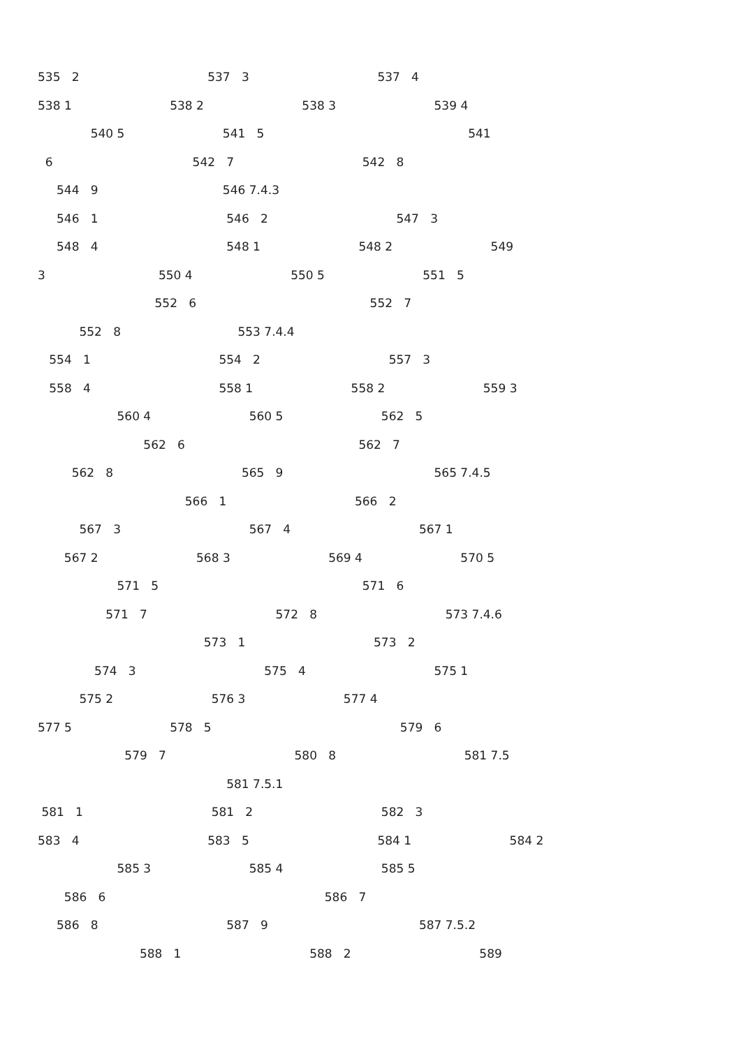535 2 537 3 537 4
538 1 538 2 538 3 539 4
540 5 541 5 541
6 542 7 542 8
544 9 546 7.4.3
546 1 546 2 547 3
548 4 548 1 548 2 549
3 550 4 550 5 551 5
552 6 552 7
552 8 553 7.4.4
554 1 554 2 557 3
558 4 558 1 558 2 559 3
560 4 560 5 562 5
562 6 562 7
562 8 565 9 565 7.4.5
566 1 566 2
567 3 567 4 567 1
567 2 568 3 569 4 570 5
571 5 571 6
571 7 572 8 573 7.4.6
573 1 573 2
574 3 575 4 575 1
575 2 576 3 577 4
577 5 578 5 579 6
579 7 580 8 581 7.5
581 7.5.1
581 1 581 2 582 3
583 4 583 5 584 1 584 2
585 3 585 4 585 5
586 6 586 7
586 8 587 9 587 7.5.2
588 1 588 2 589